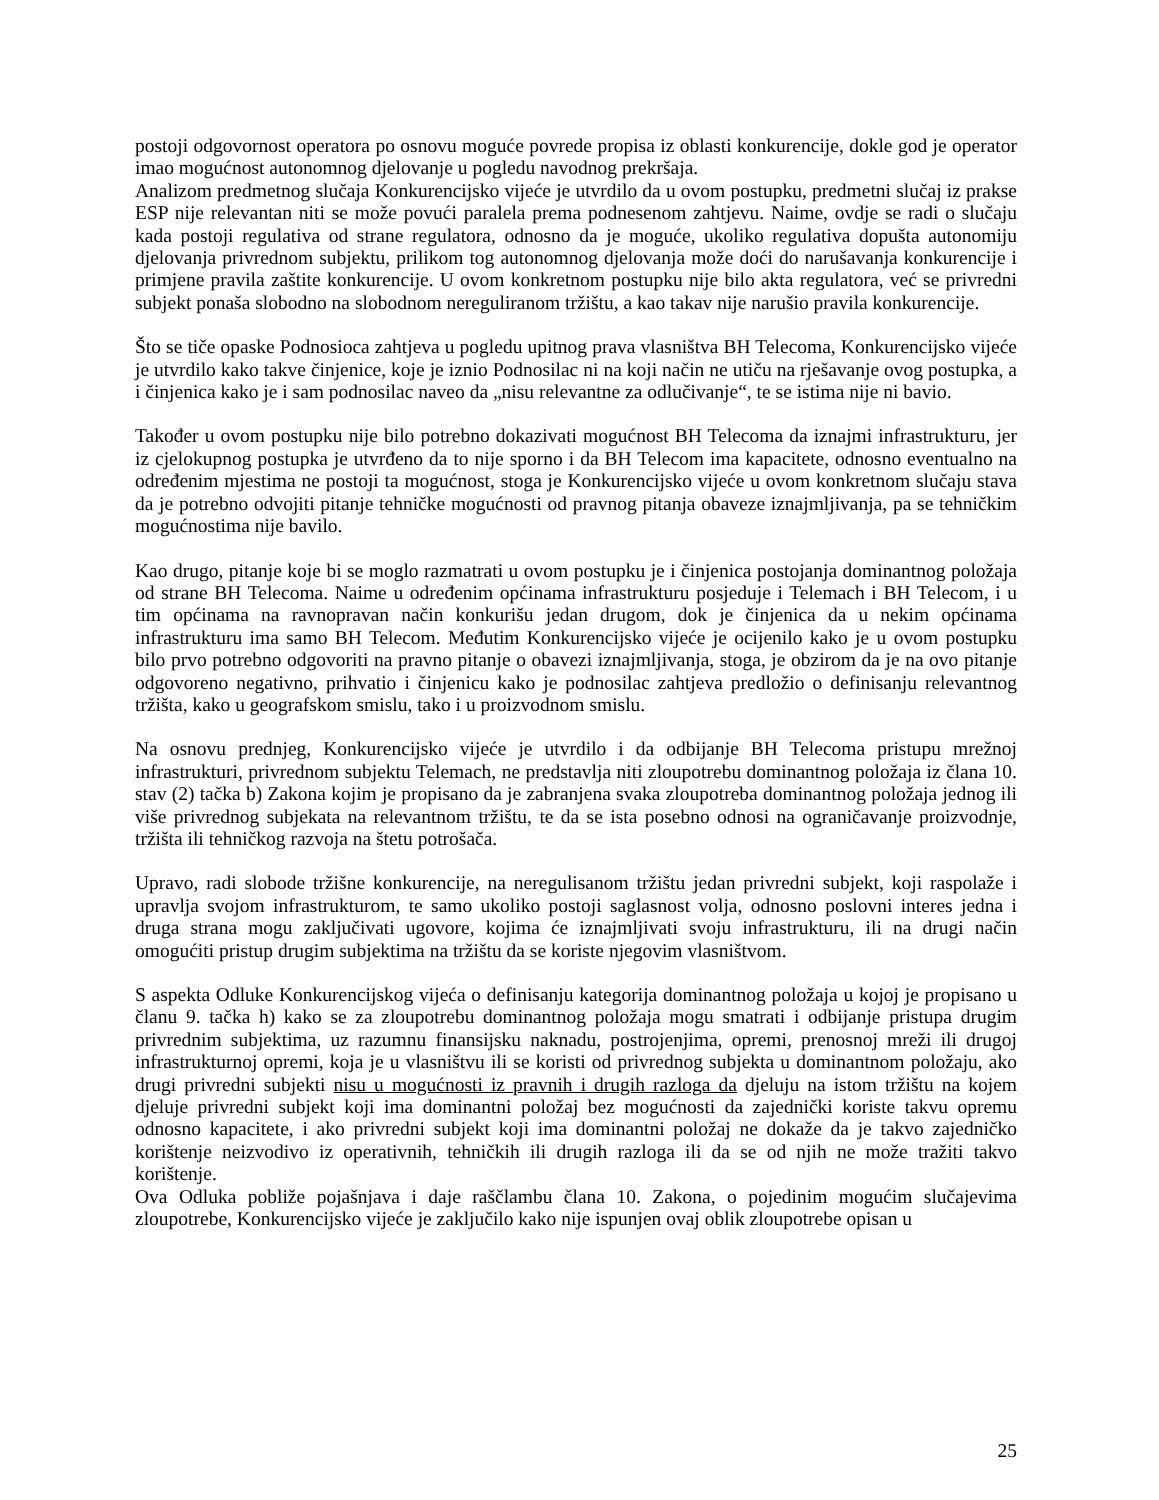postoji odgovornost operatora po osnovu moguće povrede propisa iz oblasti konkurencije, dokle god je operator imao mogućnost autonomnog djelovanje u pogledu navodnog prekršaja.
Analizom predmetnog slučaja Konkurencijsko vijeće je utvrdilo da u ovom postupku, predmetni slučaj iz prakse ESP nije relevantan niti se može povući paralela prema podnesenom zahtjevu. Naime, ovdje se radi o slučaju kada postoji regulativa od strane regulatora, odnosno da je moguće, ukoliko regulativa dopušta autonomiju djelovanja privrednom subjektu, prilikom tog autonomnog djelovanja može doći do narušavanja konkurencije i primjene pravila zaštite konkurencije. U ovom konkretnom postupku nije bilo akta regulatora, već se privredni subjekt ponaša slobodno na slobodnom nereguliranom tržištu, a kao takav nije narušio pravila konkurencije.
Što se tiče opaske Podnosioca zahtjeva u pogledu upitnog prava vlasništva BH Telecoma, Konkurencijsko vijeće je utvrdilo kako takve činjenice, koje je iznio Podnosilac ni na koji način ne utiču na rješavanje ovog postupka, a i činjenica kako je i sam podnosilac naveo da „nisu relevantne za odlučivanje“, te se istima nije ni bavio.
Također u ovom postupku nije bilo potrebno dokazivati mogućnost BH Telecoma da iznajmi infrastrukturu, jer iz cjelokupnog postupka je utvrđeno da to nije sporno i da BH Telecom ima kapacitete, odnosno eventualno na određenim mjestima ne postoji ta mogućnost, stoga je Konkurencijsko vijeće u ovom konkretnom slučaju stava da je potrebno odvojiti pitanje tehničke mogućnosti od pravnog pitanja obaveze iznajmljivanja, pa se tehničkim mogućnostima nije bavilo.
Kao drugo, pitanje koje bi se moglo razmatrati u ovom postupku je i činjenica postojanja dominantnog položaja od strane BH Telecoma. Naime u određenim općinama infrastrukturu posjeduje i Telemach i BH Telecom, i u tim općinama na ravnopravan način konkurišu jedan drugom, dok je činjenica da u nekim općinama infrastrukturu ima samo BH Telecom. Međutim Konkurencijsko vijeće je ocijenilo kako je u ovom postupku bilo prvo potrebno odgovoriti na pravno pitanje o obavezi iznajmljivanja, stoga, je obzirom da je na ovo pitanje odgovoreno negativno, prihvatio i činjenicu kako je podnosilac zahtjeva predložio o definisanju relevantnog tržišta, kako u geografskom smislu, tako i u proizvodnom smislu.
Na osnovu prednjeg, Konkurencijsko vijeće je utvrdilo i da odbijanje BH Telecoma pristupu mrežnoj infrastrukturi, privrednom subjektu Telemach, ne predstavlja niti zloupotrebu dominantnog položaja iz člana 10. stav (2) tačka b) Zakona kojim je propisano da je zabranjena svaka zloupotreba dominantnog položaja jednog ili više privrednog subjekata na relevantnom tržištu, te da se ista posebno odnosi na ograničavanje proizvodnje, tržišta ili tehničkog razvoja na štetu potrošača.
Upravo, radi slobode tržišne konkurencije, na neregulisanom tržištu jedan privredni subjekt, koji raspolaže i upravlja svojom infrastrukturom, te samo ukoliko postoji saglasnost volja, odnosno poslovni interes jedna i druga strana mogu zaključivati ugovore, kojima će iznajmljivati svoju infrastrukturu, ili na drugi način omogućiti pristup drugim subjektima na tržištu da se koriste njegovim vlasništvom.
S aspekta Odluke Konkurencijskog vijeća o definisanju kategorija dominantnog položaja u kojoj je propisano u članu 9. tačka h) kako se za zloupotrebu dominantnog položaja mogu smatrati i odbijanje pristupa drugim privrednim subjektima, uz razumnu finansijsku naknadu, postrojenjima, opremi, prenosnoj mreži ili drugoj infrastrukturnoj opremi, koja je u vlasništvu ili se koristi od privrednog subjekta u dominantnom položaju, ako drugi privredni subjekti nisu u mogućnosti iz pravnih i drugih razloga da djeluju na istom tržištu na kojem djeluje privredni subjekt koji ima dominantni položaj bez mogućnosti da zajednički koriste takvu opremu odnosno kapacitete, i ako privredni subjekt koji ima dominantni položaj ne dokaže da je takvo zajedničko korištenje neizvodivo iz operativnih, tehničkih ili drugih razloga ili da se od njih ne može tražiti takvo korištenje.
Ova Odluka pobliže pojašnjava i daje raščlambu člana 10. Zakona, o pojedinim mogućim slučajevima zloupotrebe, Konkurencijsko vijeće je zaključilo kako nije ispunjen ovaj oblik zloupotrebe opisan u
25